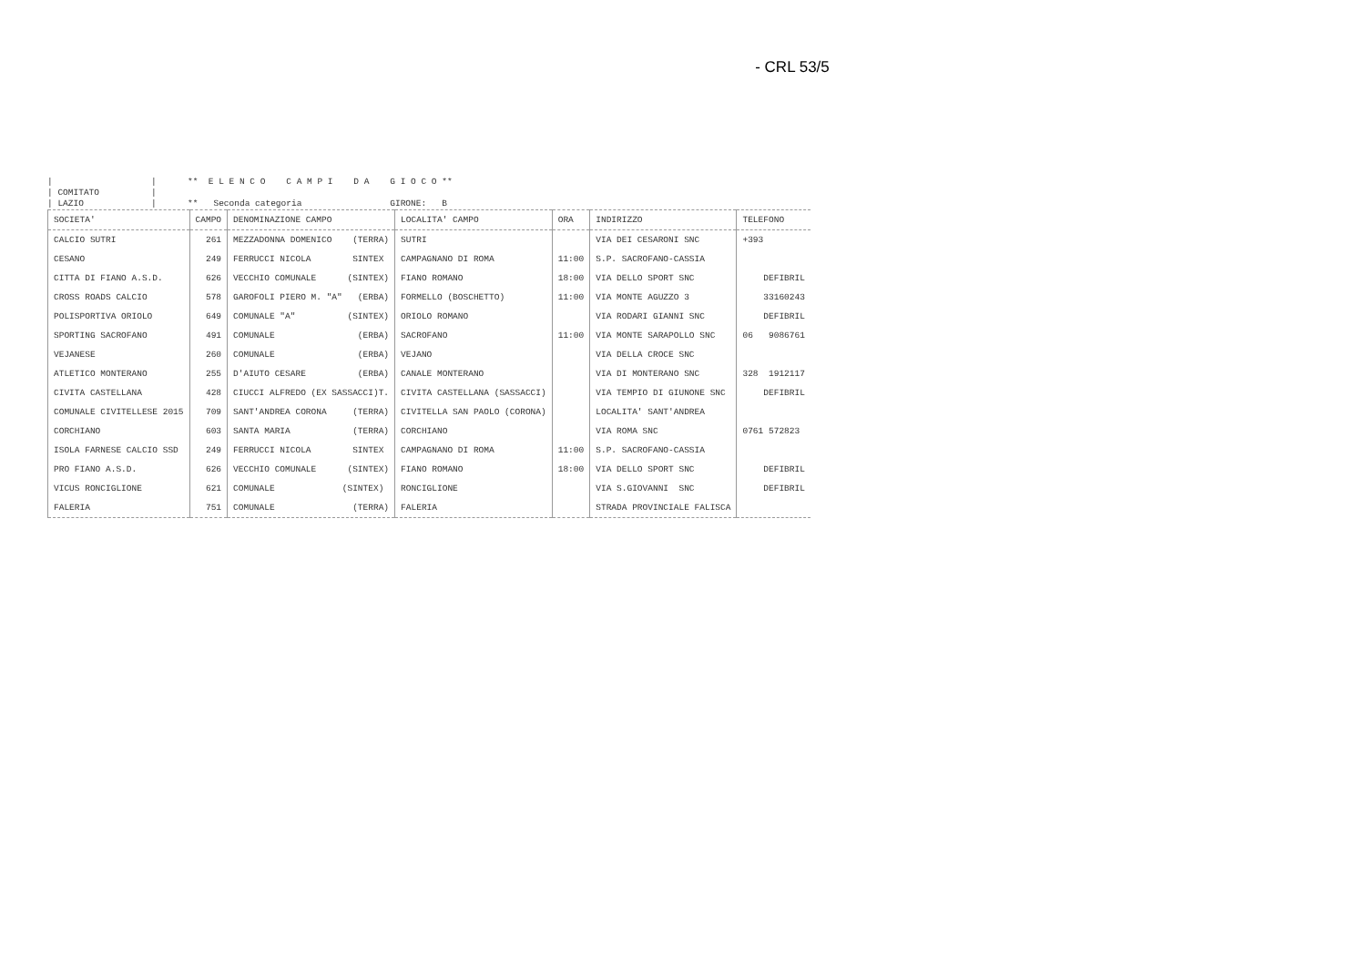- CRL 53/5
| | ** E L E N C O C A M P I D A G I O C O ** | COMITATO | | LAZIO | ** Seconda categoria GIRONE: B
| SOCIETA' | CAMPO | DENOMINAZIONE CAMPO | LOCALITA' CAMPO | ORA | INDIRIZZO | TELEFONO |
| --- | --- | --- | --- | --- | --- | --- |
| CALCIO SUTRI | 261 | MEZZADONNA DOMENICO (TERRA) | SUTRI | | VIA DEI CESARONI SNC | +393 |
| CESANO | 249 | FERRUCCI NICOLA SINTEX | CAMPAGNANO DI ROMA | 11:00 | S.P. SACROFANO-CASSIA | |
| CITTA DI FIANO A.S.D. | 626 | VECCHIO COMUNALE (SINTEX) | FIANO ROMANO | 18:00 | VIA DELLO SPORT SNC | DEFIBRIL |
| CROSS ROADS CALCIO | 578 | GAROFOLI PIERO M. "A" (ERBA) | FORMELLO (BOSCHETTO) | 11:00 | VIA MONTE AGUZZO 3 | 33160243 |
| POLISPORTIVA ORIOLO | 649 | COMUNALE "A" (SINTEX) | ORIOLO ROMANO | | VIA RODARI GIANNI SNC | DEFIBRIL |
| SPORTING SACROFANO | 491 | COMUNALE (ERBA) | SACROFANO | 11:00 | VIA MONTE SARAPOLLO SNC | 06 9086761 |
| VEJANESE | 260 | COMUNALE (ERBA) | VEJANO | | VIA DELLA CROCE SNC | |
| ATLETICO MONTERANO | 255 | D'AIUTO CESARE (ERBA) | CANALE MONTERANO | | VIA DI MONTERANO SNC | 328 1912117 |
| CIVITA CASTELLANA | 428 | CIUCCI ALFREDO (EX SASSACCI)T. | CIVITA CASTELLANA (SASSACCI) | | VIA TEMPIO DI GIUNONE SNC | DEFIBRIL |
| COMUNALE CIVITELLESE 2015 | 709 | SANT'ANDREA CORONA (TERRA) | CIVITELLA SAN PAOLO (CORONA) | | LOCALITA' SANT'ANDREA | |
| CORCHIANO | 603 | SANTA MARIA (TERRA) | CORCHIANO | | VIA ROMA SNC | 0761 572823 |
| ISOLA FARNESE CALCIO SSD | 249 | FERRUCCI NICOLA SINTEX | CAMPAGNANO DI ROMA | 11:00 | S.P. SACROFANO-CASSIA | |
| PRO FIANO A.S.D. | 626 | VECCHIO COMUNALE (SINTEX) | FIANO ROMANO | 18:00 | VIA DELLO SPORT SNC | DEFIBRIL |
| VICUS RONCIGLIONE | 621 | COMUNALE (SINTEX) | RONCIGLIONE | | VIA S.GIOVANNI SNC | DEFIBRIL |
| FALERIA | 751 | COMUNALE (TERRA) | FALERIA | | STRADA PROVINCIALE FALISCA | |